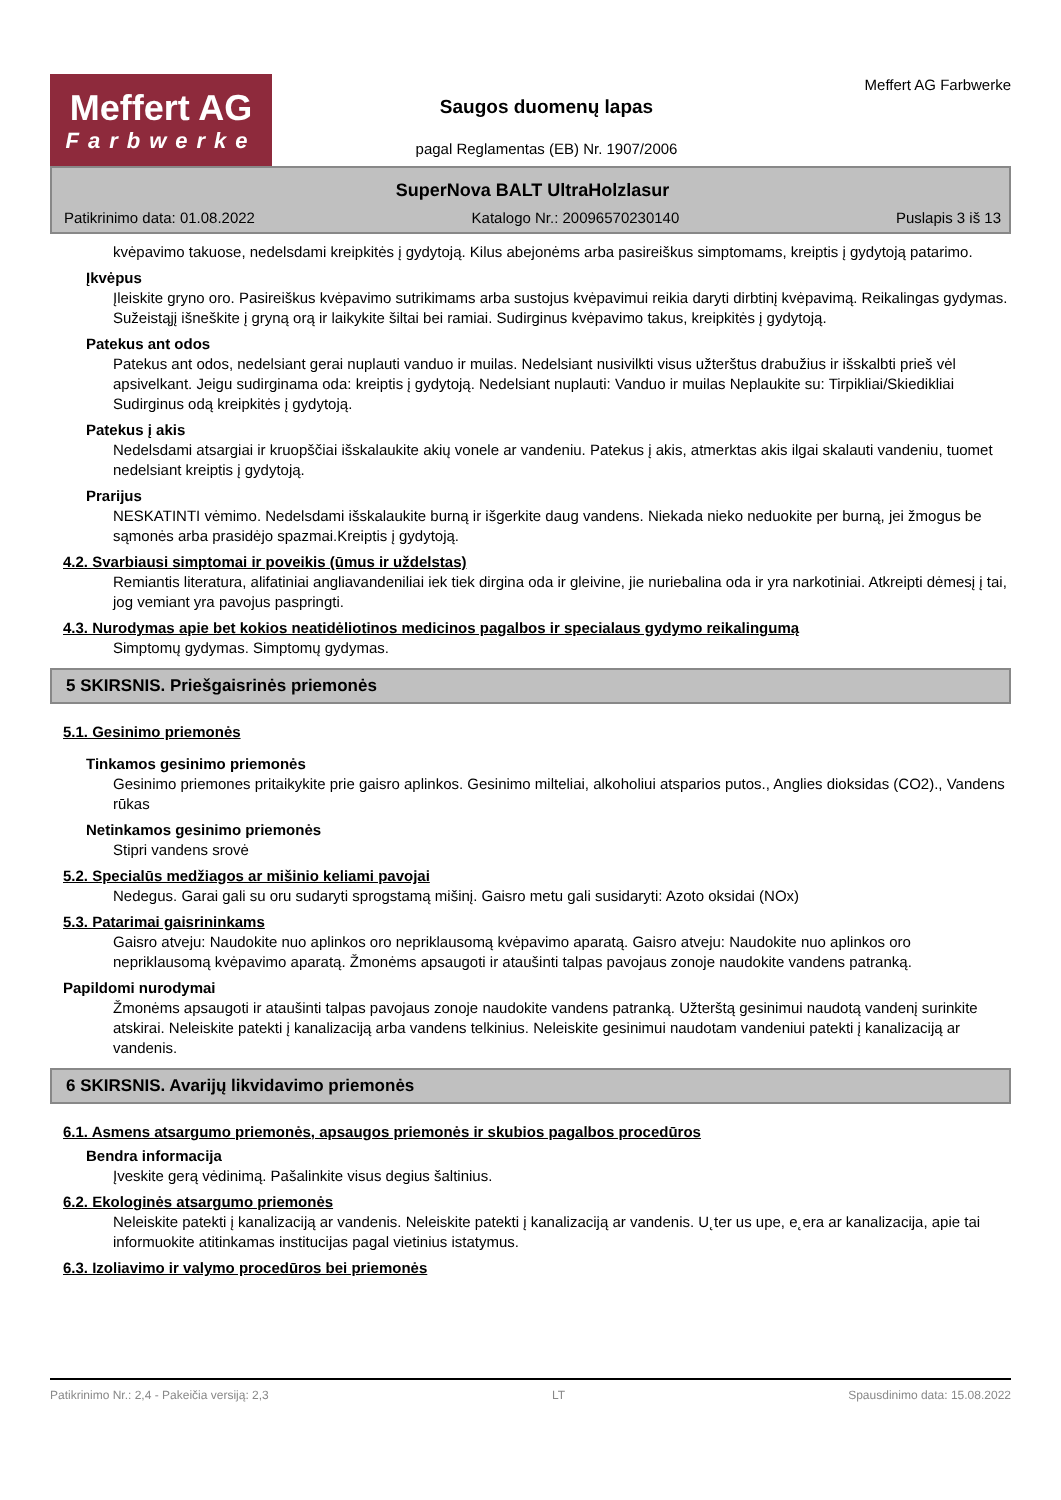Meffert AG
Farbwerke
Saugos duomenų lapas
pagal Reglamentas (EB) Nr. 1907/2006
Meffert AG Farbwerke
SuperNova BALT UltraHolzlasur
Patikrinimo data: 01.08.2022 Katalogo Nr.: 20096570230140 Puslapis 3 iš 13
kvėpavimo takuose, nedelsdami kreipkitės į gydytoją. Kilus abejonėms arba pasireiškus simptomams, kreiptis į gydytoją patarimo.
Įkvėpus
Įleiskite gryno oro. Pasireiškus kvėpavimo sutrikimams arba sustojus kvėpavimui reikia daryti dirbtinį kvėpavimą. Reikalingas gydymas. Sužeistąjį išneškite į gryną orą ir laikykite šiltai bei ramiai. Sudirginus kvėpavimo takus, kreipkitės į gydytoją.
Patekus ant odos
Patekus ant odos, nedelsiant gerai nuplauti vanduo ir muilas. Nedelsiant nusivilkti visus užterštus drabužius ir išskalbti prieš vėl apsivelkant. Jeigu sudirginama oda: kreiptis į gydytoją. Nedelsiant nuplauti: Vanduo ir muilas Neplaukite su: Tirpikliai/Skiedikliai Sudirginus odą kreipkitės į gydytoją.
Patekus į akis
Nedelsdami atsargiai ir kruopščiai išskalaukite akių vonele ar vandeniu. Patekus į akis, atmerktas akis ilgai skalauti vandeniu, tuomet nedelsiant kreiptis į gydytoją.
Prarijus
NESKATINTI vėmimo. Nedelsdami išskalaukite burną ir išgerkite daug vandens. Niekada nieko neduokite per burną, jei žmogus be sąmonės arba prasidėjo spazmai.Kreiptis į gydytoją.
4.2. Svarbiausi simptomai ir poveikis (ūmus ir uždelstas)
Remiantis literatura, alifatiniai angliavandeniliai iek tiek dirgina oda ir gleivine, jie nuriebalina oda ir yra narkotiniai. Atkreipti dėmesį į tai, jog vemiant yra pavojus paspringti.
4.3. Nurodymas apie bet kokios neatidėliotinos medicinos pagalbos ir specialaus gydymo reikalingumą
Simptomų gydymas. Simptomų gydymas.
5 SKIRSNIS. Priešgaisrinės priemonės
5.1. Gesinimo priemonės
Tinkamos gesinimo priemonės
Gesinimo priemones pritaikykite prie gaisro aplinkos. Gesinimo milteliai, alkoholiui atsparios putos., Anglies dioksidas (CO2)., Vandens rūkas
Netinkamos gesinimo priemonės
Stipri vandens srovė
5.2. Specialūs medžiagos ar mišinio keliami pavojai
Nedegus. Garai gali su oru sudaryti sprogstamą mišinį. Gaisro metu gali susidaryti: Azoto oksidai (NOx)
5.3. Patarimai gaisrininkams
Gaisro atveju: Naudokite nuo aplinkos oro nepriklausomą kvėpavimo aparatą. Gaisro atveju: Naudokite nuo aplinkos oro nepriklausomą kvėpavimo aparatą. Žmonėms apsaugoti ir ataušinti talpas pavojaus zonoje naudokite vandens patranką.
Papildomi nurodymai
Žmonėms apsaugoti ir ataušinti talpas pavojaus zonoje naudokite vandens patranką. Užterštą gesinimui naudotą vandenį surinkite atskirai. Neleiskite patekti į kanalizaciją arba vandens telkinius. Neleiskite gesinimui naudotam vandeniui patekti į kanalizaciją ar vandenis.
6 SKIRSNIS. Avarijų likvidavimo priemonės
6.1. Asmens atsargumo priemonės, apsaugos priemonės ir skubios pagalbos procedūros
Bendra informacija
Įveskite gerą vėdinimą. Pašalinkite visus degius šaltinius.
6.2. Ekologinės atsargumo priemonės
Neleiskite patekti į kanalizaciją ar vandenis. Neleiskite patekti į kanalizaciją ar vandenis. U˛ter us upe, e˛era ar kanalizacija, apie tai informuokite atitinkamas institucijas pagal vietinius istatymus.
6.3. Izoliavimo ir valymo procedūros bei priemonės
Patikrinimo Nr.: 2,4 - Pakeičia versiją: 2,3 LT Spausdinimo data: 15.08.2022